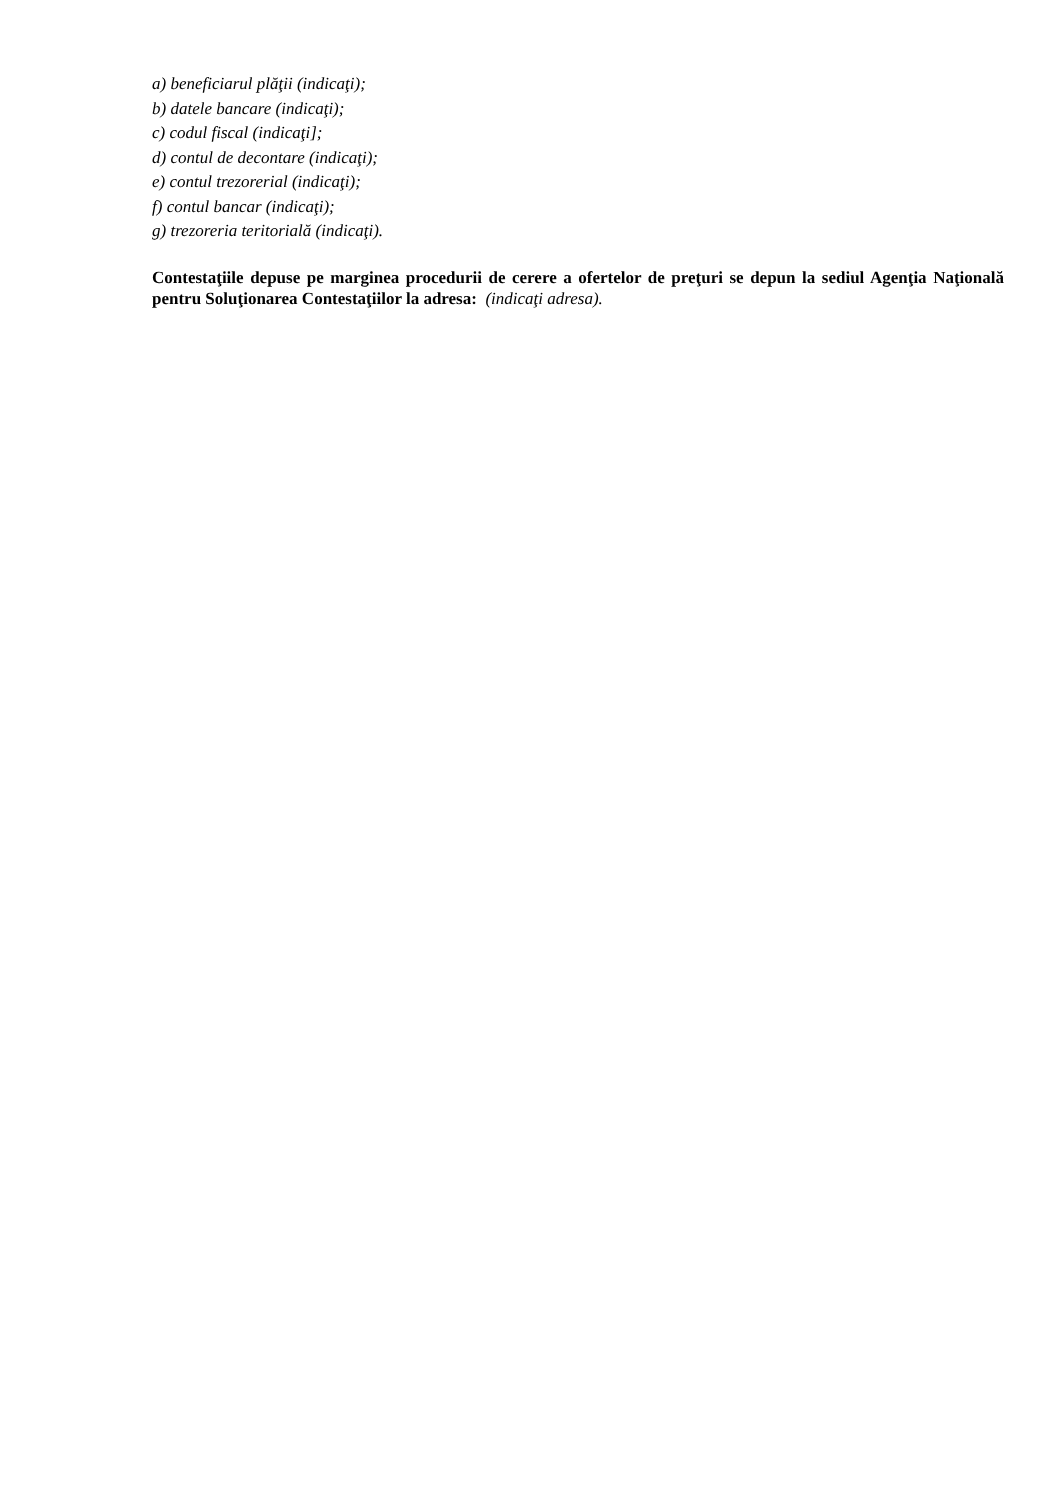a) beneficiarul plăţii (indicaţi);
b) datele bancare (indicaţi);
c) codul fiscal (indicaţi];
d) contul de decontare (indicaţi);
e) contul trezorerial (indicaţi);
f) contul bancar (indicaţi);
g) trezoreria teritorială (indicaţi).
Contestaţiile depuse pe marginea procedurii de cerere a ofertelor de preţuri se depun la sediul Agenţia Naţională pentru Soluţionarea Contestaţiilor la adresa: (indicaţi adresa).